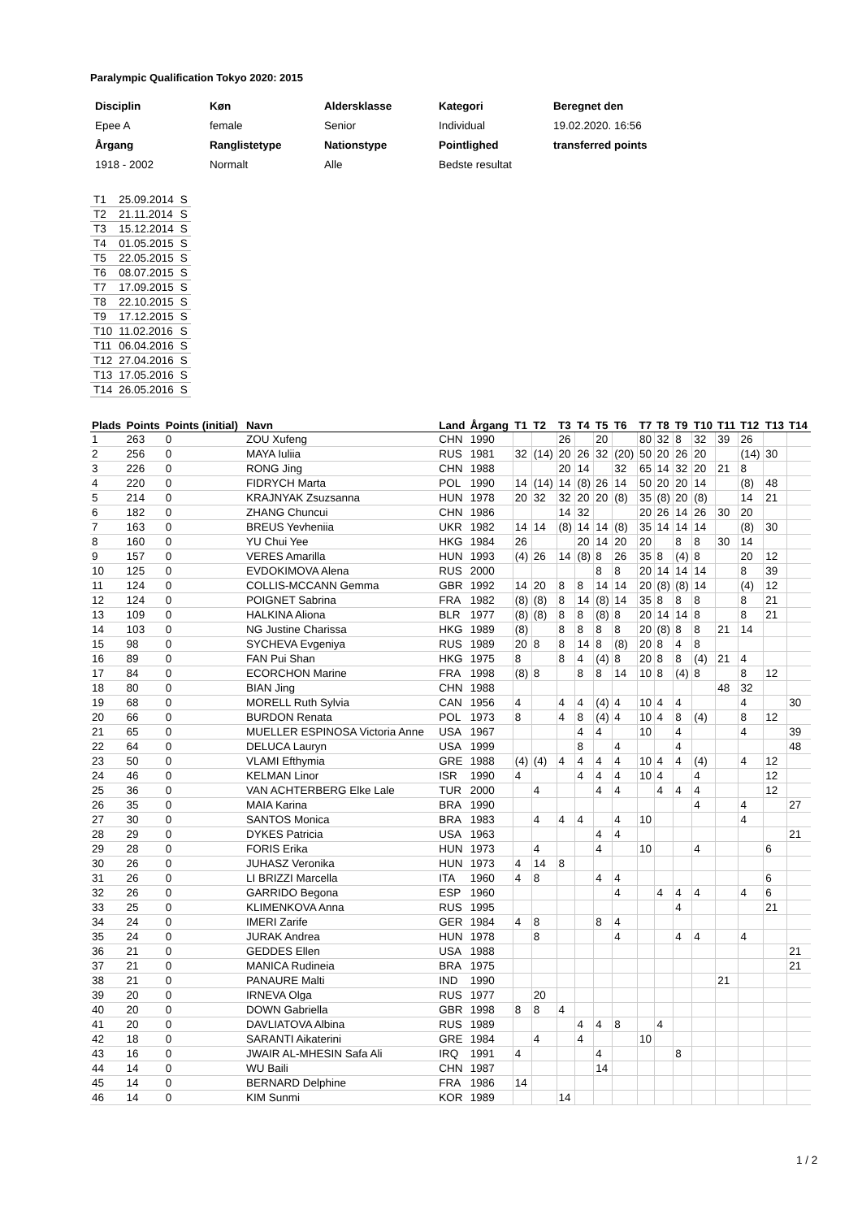Paralympic Qualification Tokyo 2020: 2015
| Disciplin | Køn | Aldersklasse | Kategori | Beregnet den |
| Epee A | female | Senior | Individual | 19.02.2020. 16:56 |
| Årgang | Ranglistetype | Nationstype | Pointlighed | transferred points |
| 1918 - 2002 | Normalt | Alle | Bedste resultat | |
| T1 | 25.09.2014 | S |
| T2 | 21.11.2014 | S |
| T3 | 15.12.2014 | S |
| T4 | 01.05.2015 | S |
| T5 | 22.05.2015 | S |
| T6 | 08.07.2015 | S |
| T7 | 17.09.2015 | S |
| T8 | 22.10.2015 | S |
| T9 | 17.12.2015 | S |
| T10 | 11.02.2016 | S |
| T11 | 06.04.2016 | S |
| T12 | 27.04.2016 | S |
| T13 | 17.05.2016 | S |
| T14 | 26.05.2016 | S |
| Plads | Points | Points (initial) | Navn | Land | Årgang | T1 | T2 | T3 | T4 | T5 | T6 | T7 | T8 | T9 | T10 | T11 | T12 | T13 | T14 |
| --- | --- | --- | --- | --- | --- | --- | --- | --- | --- | --- | --- | --- | --- | --- | --- | --- | --- | --- | --- |
| 1 | 263 | 0 | ZOU Xufeng | CHN | 1990 | | | 26 | | 20 | | 80 | 32 | 8 | 32 | 39 | 26 | | |
| 2 | 256 | 0 | MAYA Iuliia | RUS | 1981 | 32 | (14) | 20 | 26 | 32 | (20) | 50 | 20 | 26 | 20 | | (14) | 30 | |
| 3 | 226 | 0 | RONG Jing | CHN | 1988 | | | 20 | 14 | | 32 | 65 | 14 | 32 | 20 | 21 | 8 | | |
| 4 | 220 | 0 | FIDRYCH Marta | POL | 1990 | 14 | (14) | 14 | (8) | 26 | 14 | 50 | 20 | 20 | 14 | | (8) | 48 | |
| 5 | 214 | 0 | KRAJNYAK Zsuzsanna | HUN | 1978 | 20 | 32 | 32 | 20 | 20 | (8) | 35 | (8) | 20 | (8) | | 14 | 21 | |
| 6 | 182 | 0 | ZHANG Chuncui | CHN | 1986 | | | 14 | 32 | | | 20 | 26 | 14 | 26 | 30 | 20 | | |
| 7 | 163 | 0 | BREUS Yevheniia | UKR | 1982 | 14 | 14 | (8) | 14 | 14 | (8) | 35 | 14 | 14 | 14 | | (8) | 30 | |
| 8 | 160 | 0 | YU Chui Yee | HKG | 1984 | 26 | | | 20 | 14 | 20 | 20 | | 8 | 8 | 30 | 14 | | |
| 9 | 157 | 0 | VERES Amarilla | HUN | 1993 | (4) | 26 | 14 | (8) | 8 | 26 | 35 | 8 | (4) | 8 | | 20 | 12 | |
| 10 | 125 | 0 | EVDOKIMOVA Alena | RUS | 2000 | | | | | 8 | 8 | 20 | 14 | 14 | 14 | | 8 | 39 | |
| 11 | 124 | 0 | COLLIS-MCCANN Gemma | GBR | 1992 | 14 | 20 | 8 | 8 | 14 | 14 | 20 | (8) | (8) | 14 | | (4) | 12 | |
| 12 | 124 | 0 | POIGNET Sabrina | FRA | 1982 | (8) | (8) | 8 | 14 | (8) | 14 | 35 | 8 | 8 | 8 | | 8 | 21 | |
| 13 | 109 | 0 | HALKINA Aliona | BLR | 1977 | (8) | (8) | 8 | 8 | (8) | 8 | 20 | 14 | 14 | 8 | | 8 | 21 | |
| 14 | 103 | 0 | NG Justine Charissa | HKG | 1989 | (8) | | 8 | 8 | 8 | 8 | 20 | (8) | 8 | 8 | 21 | 14 | | |
| 15 | 98 | 0 | SYCHEVA Evgeniya | RUS | 1989 | 20 | 8 | 8 | 14 | 8 | (8) | 20 | 8 | 4 | 8 | | | | |
| 16 | 89 | 0 | FAN Pui Shan | HKG | 1975 | 8 | | 8 | 4 | (4) | 8 | 20 | 8 | 8 | (4) | 21 | 4 | | |
| 17 | 84 | 0 | ECORCHON Marine | FRA | 1998 | (8) | 8 | | 8 | 8 | 14 | 10 | 8 | (4) | 8 | | 8 | 12 | |
| 18 | 80 | 0 | BIAN Jing | CHN | 1988 | | | | | | | | | | | 48 | 32 | | |
| 19 | 68 | 0 | MORELL Ruth Sylvia | CAN | 1956 | 4 | | 4 | 4 | (4) | 4 | 10 | 4 | 4 | | | 4 | | 30 |
| 20 | 66 | 0 | BURDON Renata | POL | 1973 | 8 | | 4 | 8 | (4) | 4 | 10 | 4 | 8 | (4) | | 8 | 12 | |
| 21 | 65 | 0 | MUELLER ESPINOSA Victoria Anne | USA | 1967 | | | | 4 | 4 | | 10 | | 4 | | | 4 | | 39 |
| 22 | 64 | 0 | DELUCA Lauryn | USA | 1999 | | | | 8 | | 4 | | | 4 | | | | | 48 |
| 23 | 50 | 0 | VLAMI Efthymia | GRE | 1988 | (4) | (4) | 4 | 4 | 4 | 4 | 10 | 4 | 4 | (4) | | 4 | 12 | |
| 24 | 46 | 0 | KELMAN Linor | ISR | 1990 | 4 | | | 4 | 4 | 4 | 10 | 4 | | 4 | | | 12 | |
| 25 | 36 | 0 | VAN ACHTERBERG Elke Lale | TUR | 2000 | | 4 | | | 4 | 4 | | 4 | 4 | 4 | | | 12 | |
| 26 | 35 | 0 | MAIA Karina | BRA | 1990 | | | | | | | | | | 4 | | 4 | | 27 |
| 27 | 30 | 0 | SANTOS Monica | BRA | 1983 | | 4 | 4 | 4 | | 4 | 10 | | | | | 4 | | |
| 28 | 29 | 0 | DYKES Patricia | USA | 1963 | | | | | 4 | 4 | | | | | | | | 21 |
| 29 | 28 | 0 | FORIS Erika | HUN | 1973 | | 4 | | | 4 | | 10 | | | 4 | | | 6 | |
| 30 | 26 | 0 | JUHASZ Veronika | HUN | 1973 | 4 | 14 | 8 | | | | | | | | | | | |
| 31 | 26 | 0 | LI BRIZZI Marcella | ITA | 1960 | 4 | 8 | | | 4 | 4 | | | | | | | 6 | |
| 32 | 26 | 0 | GARRIDO Begona | ESP | 1960 | | | | | | 4 | | 4 | 4 | 4 | | 4 | 6 | |
| 33 | 25 | 0 | KLIMENKOVA Anna | RUS | 1995 | | | | | | | | | 4 | | | | 21 | |
| 34 | 24 | 0 | IMERI Zarife | GER | 1984 | 4 | 8 | | | 8 | 4 | | | | | | | | |
| 35 | 24 | 0 | JURAK Andrea | HUN | 1978 | | 8 | | | | 4 | | | 4 | 4 | | 4 | | |
| 36 | 21 | 0 | GEDDES Ellen | USA | 1988 | | | | | | | | | | | | | | 21 |
| 37 | 21 | 0 | MANICA Rudineia | BRA | 1975 | | | | | | | | | | | | | | 21 |
| 38 | 21 | 0 | PANAURE Malti | IND | 1990 | | | | | | | | | | | 21 | | | |
| 39 | 20 | 0 | IRNEVA Olga | RUS | 1977 | | 20 | | | | | | | | | | | | |
| 40 | 20 | 0 | DOWN Gabriella | GBR | 1998 | 8 | 8 | 4 | | | | | | | | | | | |
| 41 | 20 | 0 | DAVLIATOVA Albina | RUS | 1989 | | | | 4 | 4 | 8 | | 4 | | | | | | |
| 42 | 18 | 0 | SARANTI Aikaterini | GRE | 1984 | | 4 | | 4 | | | 10 | | | | | | | |
| 43 | 16 | 0 | JWAIR AL-MHESIN Safa Ali | IRQ | 1991 | 4 | | | | 4 | | | | 8 | | | | | |
| 44 | 14 | 0 | WU Baili | CHN | 1987 | | | | | 14 | | | | | | | | | |
| 45 | 14 | 0 | BERNARD Delphine | FRA | 1986 | 14 | | | | | | | | | | | | | |
| 46 | 14 | 0 | KIM Sunmi | KOR | 1989 | | | 14 | | | | | | | | | | | |
1 / 2